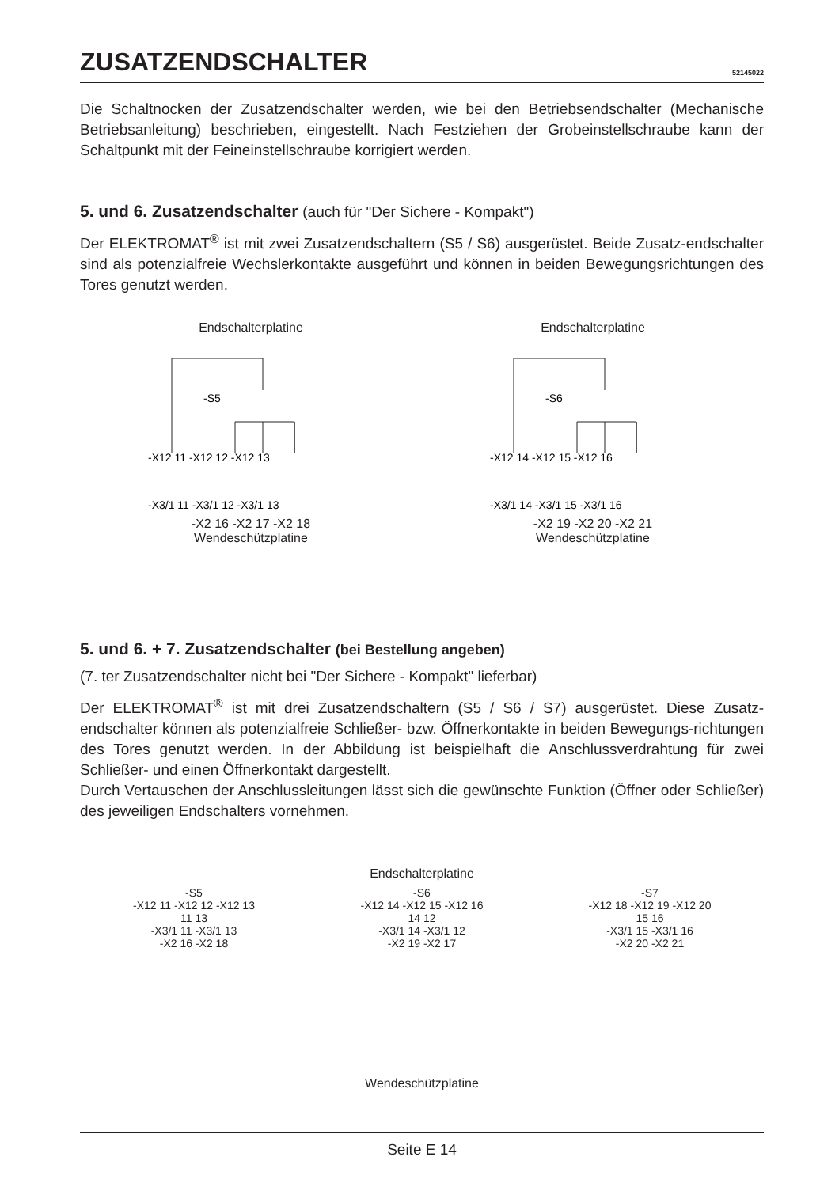ZUSATZENDSCHALTER 52145022
Die Schaltnocken der Zusatzendschalter werden, wie bei den Betriebsendschalter (Mechanische Betriebsanleitung) beschrieben, eingestellt. Nach Festziehen der Grobeinstellschraube kann der Schaltpunkt mit der Feineinstellschraube korrigiert werden.
5. und 6. Zusatzendschalter (auch für "Der Sichere - Kompakt")
Der ELEKTROMAT<sup>®</sup> ist mit zwei Zusatzendschaltern (S5 / S6) ausgerüstet. Beide Zusatz-endschalter sind als potenzialfreie Wechslerkontakte ausgeführt und können in beiden Bewegungsrichtungen des Tores genutzt werden.
Endschalterplatine
-X12 11 -X12 12 -X12 13
-S5
-X3/1 11 -X3/1 12 -X3/1 13
-X2 16 -X2 17 -X2 18
Wendeschützplatine
Endschalterplatine
-X12 14 -X12 15 -X12 16
-S6
-X3/1 14 -X3/1 15 -X3/1 16
-X2 19 -X2 20 -X2 21
Wendeschützplatine
5. und 6. + 7. Zusatzendschalter (bei Bestellung angeben)
(7. ter Zusatzendschalter nicht bei "Der Sichere - Kompakt" lieferbar)
Der ELEKTROMAT<sup>®</sup> ist mit drei Zusatzendschaltern (S5 / S6 / S7) ausgerüstet. Diese Zusatz-endschalter können als potenzialfreie Schließer- bzw. Öffnerkontakte in beiden Bewegungs-richtungen des Tores genutzt werden. In der Abbildung ist beispielhaft die Anschlussverdrahtung für zwei Schließer- und einen Öffnerkontakt dargestellt.
Durch Vertauschen der Anschlussleitungen lässt sich die gewünschte Funktion (Öffner oder Schließer) des jeweiligen Endschalters vornehmen.
Endschalterplatine
-S5
-X12 11 -X12 12 -X12 13
11 13
-X3/1 11 -X3/1 13
-X2 16 -X2 18
-S6
-X12 14 -X12 15 -X12 16
14 12
-X3/1 14 -X3/1 12
-X2 19 -X2 17
-S7
-X12 18 -X12 19 -X12 20
15 16
-X3/1 15 -X3/1 16
-X2 20 -X2 21
Wendeschützplatine
Seite E 14